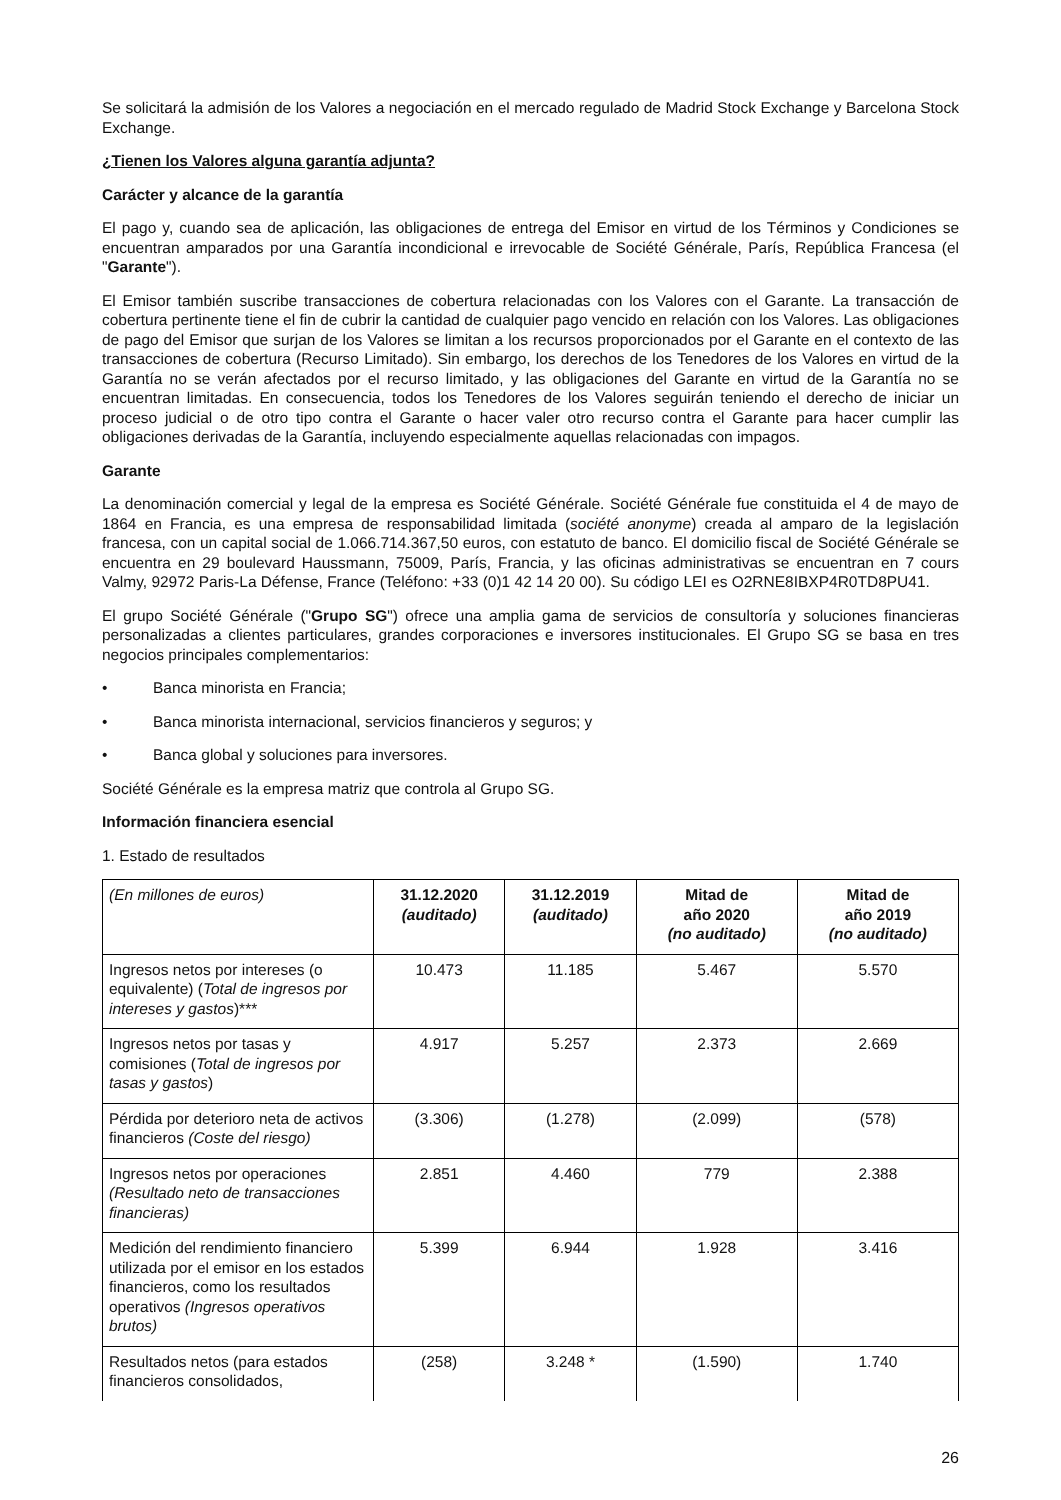Se solicitará la admisión de los Valores a negociación en el mercado regulado de Madrid Stock Exchange y Barcelona Stock Exchange.
¿Tienen los Valores alguna garantía adjunta?
Carácter y alcance de la garantía
El pago y, cuando sea de aplicación, las obligaciones de entrega del Emisor en virtud de los Términos y Condiciones se encuentran amparados por una Garantía incondicional e irrevocable de Société Générale, París, República Francesa (el "Garante").
El Emisor también suscribe transacciones de cobertura relacionadas con los Valores con el Garante. La transacción de cobertura pertinente tiene el fin de cubrir la cantidad de cualquier pago vencido en relación con los Valores. Las obligaciones de pago del Emisor que surjan de los Valores se limitan a los recursos proporcionados por el Garante en el contexto de las transacciones de cobertura (Recurso Limitado). Sin embargo, los derechos de los Tenedores de los Valores en virtud de la Garantía no se verán afectados por el recurso limitado, y las obligaciones del Garante en virtud de la Garantía no se encuentran limitadas. En consecuencia, todos los Tenedores de los Valores seguirán teniendo el derecho de iniciar un proceso judicial o de otro tipo contra el Garante o hacer valer otro recurso contra el Garante para hacer cumplir las obligaciones derivadas de la Garantía, incluyendo especialmente aquellas relacionadas con impagos.
Garante
La denominación comercial y legal de la empresa es Société Générale. Société Générale fue constituida el 4 de mayo de 1864 en Francia, es una empresa de responsabilidad limitada (société anonyme) creada al amparo de la legislación francesa, con un capital social de 1.066.714.367,50 euros, con estatuto de banco. El domicilio fiscal de Société Générale se encuentra en 29 boulevard Haussmann, 75009, París, Francia, y las oficinas administrativas se encuentran en 7 cours Valmy, 92972 Paris-La Défense, France (Teléfono: +33 (0)1 42 14 20 00). Su código LEI es O2RNE8IBXP4R0TD8PU41.
El grupo Société Générale ("Grupo SG") ofrece una amplia gama de servicios de consultoría y soluciones financieras personalizadas a clientes particulares, grandes corporaciones e inversores institucionales. El Grupo SG se basa en tres negocios principales complementarios:
• Banca minorista en Francia;
• Banca minorista internacional, servicios financieros y seguros; y
• Banca global y soluciones para inversores.
Société Générale es la empresa matriz que controla al Grupo SG.
Información financiera esencial
1. Estado de resultados
| (En millones de euros) | 31.12.2020 (auditado) | 31.12.2019 (auditado) | Mitad de año 2020 (no auditado) | Mitad de año 2019 (no auditado) |
| --- | --- | --- | --- | --- |
| Ingresos netos por intereses (o equivalente) ( Total de ingresos por intereses y gastos )*** | 10.473 | 11.185 | 5.467 | 5.570 |
| Ingresos netos por tasas y comisiones ( Total de ingresos por tasas y gastos ) | 4.917 | 5.257 | 2.373 | 2.669 |
| Pérdida por deterioro neta de activos financieros (Coste del riesgo) | (3.306) | (1.278) | (2.099) | (578) |
| Ingresos netos por operaciones (Resultado neto de transacciones financieras) | 2.851 | 4.460 | 779 | 2.388 |
| Medición del rendimiento financiero utilizada por el emisor en los estados financieros, como los resultados operativos (Ingresos operativos brutos) | 5.399 | 6.944 | 1.928 | 3.416 |
| Resultados netos (para estados financieros consolidados, | (258) | 3.248 * | (1.590) | 1.740 |
26